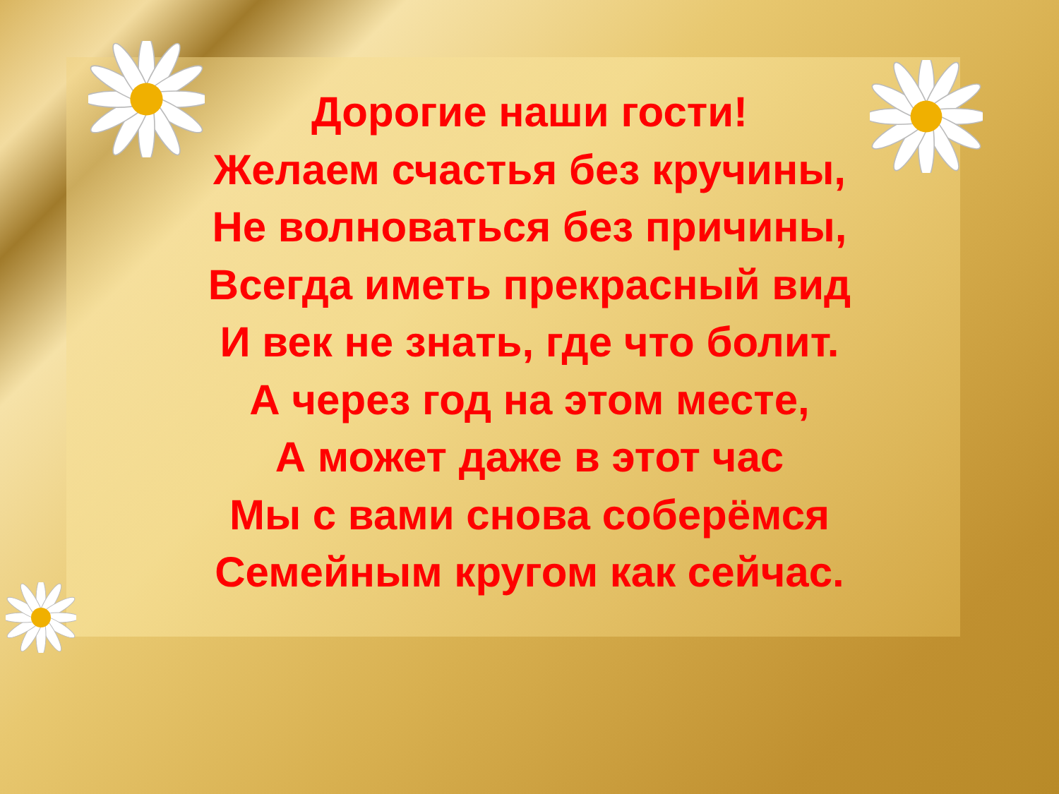Дорогие наши гости!
Желаем счастья без кручины,
Не волноваться без причины,
Всегда иметь прекрасный вид
И век не знать, где что болит.
А через год на этом месте,
А может даже в этот час
Мы с вами снова соберёмся
Семейным кругом как сейчас.